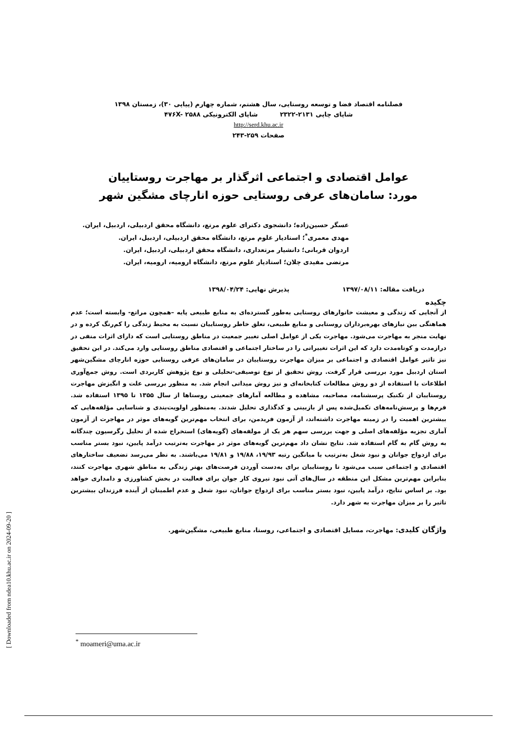فصلنامه اقتصاد فضا و توسعه روستایی، سال هشتم، شماره چهارم (پیاپی ۳۰)، زمستان ۱۳۹۸
شاپای چاپی ۲۱۳۱-۲۳۲۲ شاپای الکترونیکی ۴۷۶X- ۲۵۸۸
http://serd.khu.ac.ir
صفحات ۲۵۹-۲۴۳
عوامل اقتصادی و اجتماعی اثرگذار بر مهاجرت روستاییان
مورد: سامان‌های عرفی روستایی حوزه انارچای مشگین شهر
عسگر حسین‌زاده؛ دانشجوی دکترای علوم مرتع، دانشگاه محقق اردبیلی، اردبیل، ایران.
مهدی معمری<sup>*</sup>؛ استادیار علوم مرتع، دانشگاه محقق اردبیلی، اردبیل، ایران.
اردوان قربانی؛ دانشیار مرتعداری، دانشگاه محقق اردبیلی، اردبیل، ایران.
مرتضی مفیدی چلان؛ استادیار علوم مرتع، دانشگاه ارومیه، ارومیه، ایران.
دریافت مقاله: ۱۳۹۷/۰۸/۱۱ پذیرش نهایی: ۱۳۹۸/۰۴/۲۴
چکیده
از آنجایی که زندگی و معیشت خانوارهای روستایی به‌طور گسترده‌ای به منابع طبیعی پایه –همچون مراتع- وابسته است؛ عدم هماهنگی بین نیازهای بهره‌برداران روستایی و منابع طبیعی، تعلق خاطر روستاییان نسبت به محیط زندگی را کم‌رنگ کرده و در نهایت منجر به مهاجرت می‌شود. مهاجرت یکی از عوامل اصلی تغییر جمعیت در مناطق روستایی است که دارای اثرات منفی در درازمدت و کوتاه‌مدت دارد که این اثرات تغییراتی را در ساختار اجتماعی و اقتصادی مناطق روستایی وارد می‌کند. در این تحقیق نیز تاثیر عوامل اقتصادی و اجتماعی بر میزان مهاجرت روستاییان در سامان‌های عرفی روستایی حوزه انارچای مشگین‌شهر استان اردبیل مورد بررسی قرار گرفت. روش تحقیق از نوع توصیفی-تحلیلی و نوع پژوهش کاربردی است. روش جمع‌آوری اطلاعات با استفاده از دو روش مطالعات کتابخانه‌ای و نیز روش میدانی انجام شد. به منظور بررسی علت و انگیزش مهاجرت روستاییان از تکنیک پرسشنامه، مصاحبه، مشاهده و مطالعه آمارهای جمعیتی روستاها از سال ۱۳۵۵ تا ۱۳۹۵ استفاده شد. فرم‌ها و پرسش‌نامه‌های تکمیل‌شده پس از بازبینی و کدگذاری تحلیل شدند. به‌منظور اولویت‌بندی و شناسایی مؤلفه‌هایی که بیشترین اهمیت را در زمینه مهاجرت داشته‌اند، از آزمون فریدمن، برای انتخاب مهم‌ترین گویه‌های موثر در مهاجرت از آزمون آماری تجزیه مؤلفه‌های اصلی و جهت بررسی سهم هر یک از مولفه‌های (گویه‌های) استخراج شده از تحلیل رگرسیون چندگانه به روش گام به گام استفاده شد. نتایج نشان داد مهم‌ترین گویه‌های موثر در مهاجرت به‌ترتیب درآمد پایین، نبود بستر مناسب برای ازدواج جوانان و نبود شغل به‌ترتیب با میانگین رتبه ۱۹/۹۳، ۱۹/۸۸ و ۱۹/۸۱ می‌باشند. به نظر می‌رسد تضعیف ساختارهای اقتصادی و اجتماعی سبب می‌شود تا روستاییان برای به‌دست آوردن فرصت‌های بهتر زندگی به مناطق شهری مهاجرت کنند، بنابراین مهم‌ترین مشکل این منطقه در سال‌های آتی نبود نیروی کار جوان برای فعالیت در بخش کشاورزی و دامداری خواهد بود. بر اساس نتایج، درآمد پایین، نبود بستر مناسب برای ازدواج جوانان، نبود شغل و عدم اطمینان از آینده فرزندان بیشترین تاثیر را بر میزان مهاجرت به شهر دارد.
واژگان کلیدی: مهاجرت، مسایل اقتصادی و اجتماعی، روستا، منابع طبیعی، مشگین‌شهر.
<sup>*</sup> moameri@uma.ac.ir
[ Downloaded from ndea10.khu.ac.ir on 2024-09-20 ]